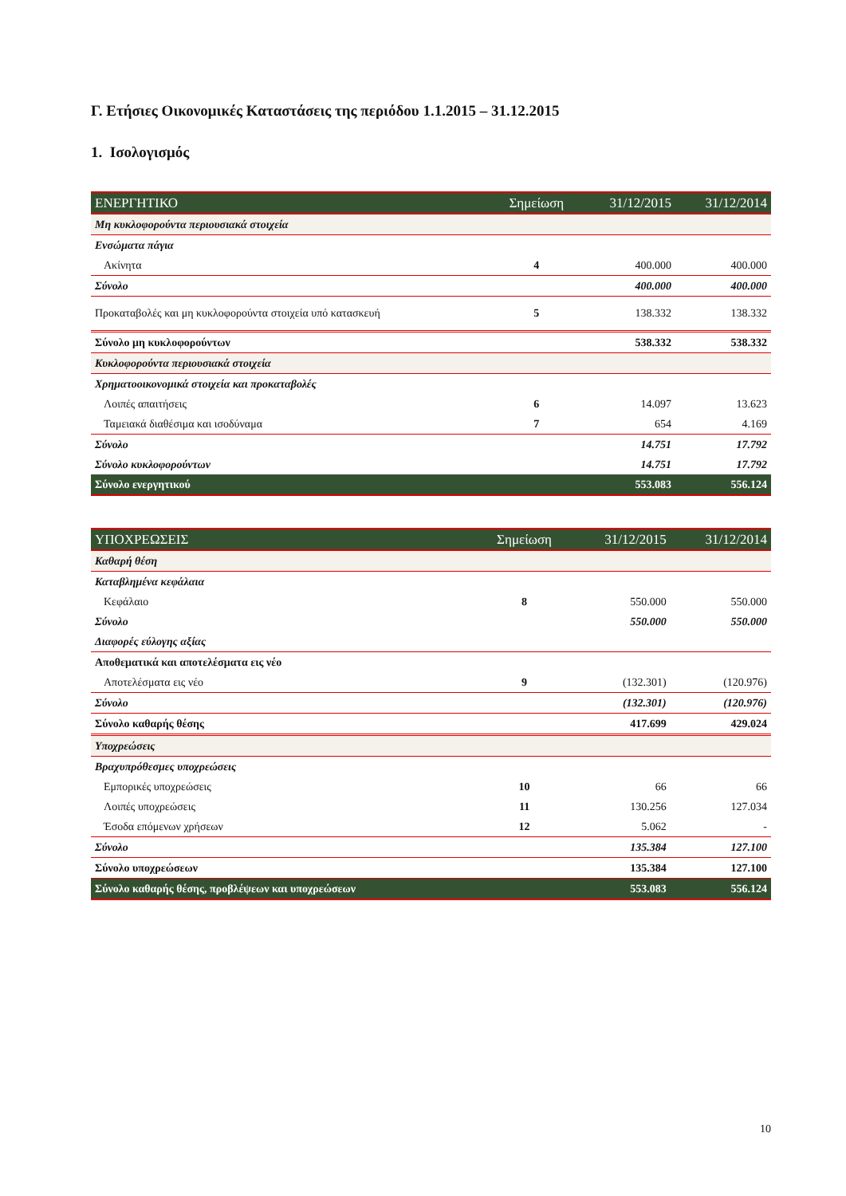Γ. Ετήσιες Οικονομικές Καταστάσεις της περιόδου 1.1.2015 – 31.12.2015
1. Ισολογισμός
| ΕΝΕΡΓΗΤΙΚΟ | Σημείωση | 31/12/2015 | 31/12/2014 |
| --- | --- | --- | --- |
| Μη κυκλοφορούντα περιουσιακά στοιχεία | | | |
| Ενσώματα πάγια | | | |
| Ακίνητα | 4 | 400.000 | 400.000 |
| Σύνολο | | 400.000 | 400.000 |
| Προκαταβολές και μη κυκλοφορούντα στοιχεία υπό κατασκευή | 5 | 138.332 | 138.332 |
| Σύνολο μη κυκλοφορούντων | | 538.332 | 538.332 |
| Κυκλοφορούντα περιουσιακά στοιχεία | | | |
| Χρηματοοικονομικά στοιχεία και προκαταβολές | | | |
| Λοιπές απαιτήσεις | 6 | 14.097 | 13.623 |
| Ταμειακά διαθέσιμα και ισοδύναμα | 7 | 654 | 4.169 |
| Σύνολο | | 14.751 | 17.792 |
| Σύνολο κυκλοφορούντων | | 14.751 | 17.792 |
| Σύνολο ενεργητικού | | 553.083 | 556.124 |
| ΥΠΟΧΡΕΩΣΕΙΣ | Σημείωση | 31/12/2015 | 31/12/2014 |
| --- | --- | --- | --- |
| Καθαρή θέση | | | |
| Καταβλημένα κεφάλαια | | | |
| Κεφάλαιο | 8 | 550.000 | 550.000 |
| Σύνολο | | 550.000 | 550.000 |
| Διαφορές εύλογης αξίας | | | |
| Αποθεματικά και αποτελέσματα εις νέο | | | |
| Αποτελέσματα εις νέο | 9 | (132.301) | (120.976) |
| Σύνολο | | (132.301) | (120.976) |
| Σύνολο καθαρής θέσης | | 417.699 | 429.024 |
| Υποχρεώσεις | | | |
| Βραχυπρόθεσμες υποχρεώσεις | | | |
| Εμπορικές υποχρεώσεις | 10 | 66 | 66 |
| Λοιπές υποχρεώσεις | 11 | 130.256 | 127.034 |
| Έσοδα επόμενων χρήσεων | 12 | 5.062 | - |
| Σύνολο | | 135.384 | 127.100 |
| Σύνολο υποχρεώσεων | | 135.384 | 127.100 |
| Σύνολο καθαρής θέσης, προβλέψεων και υποχρεώσεων | | 553.083 | 556.124 |
10